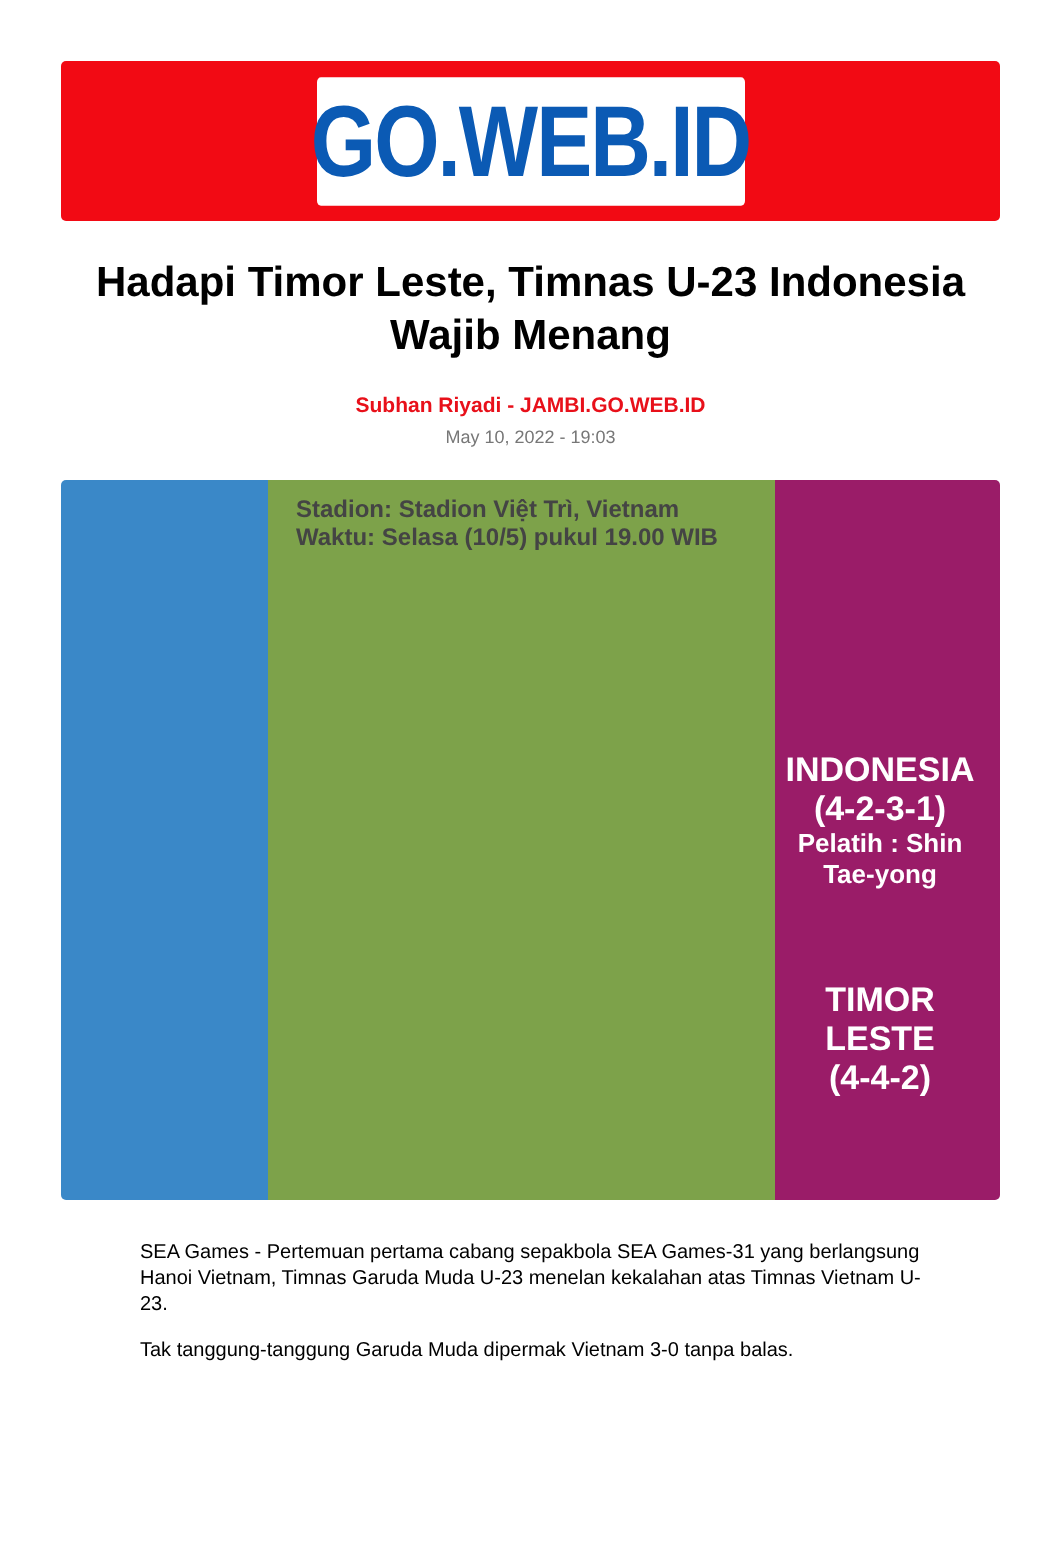GO.WEB.ID
Hadapi Timor Leste, Timnas U-23 Indonesia Wajib Menang
Subhan Riyadi - JAMBI.GO.WEB.ID
May 10, 2022 - 19:03
Stadion: Stadion Việt Trì, Vietnam
Waktu: Selasa (10/5) pukul 19.00 WIB
INDONESIA
(4-2-3-1)
Pelatih : Shin Tae-yong
TIMOR LESTE
(4-4-2)
SEA Games - Pertemuan pertama cabang sepakbola SEA Games-31 yang berlangsung Hanoi Vietnam, Timnas Garuda Muda U-23 menelan kekalahan atas Timnas Vietnam U-23.
Tak tanggung-tanggung Garuda Muda dipermak Vietnam 3-0 tanpa balas.